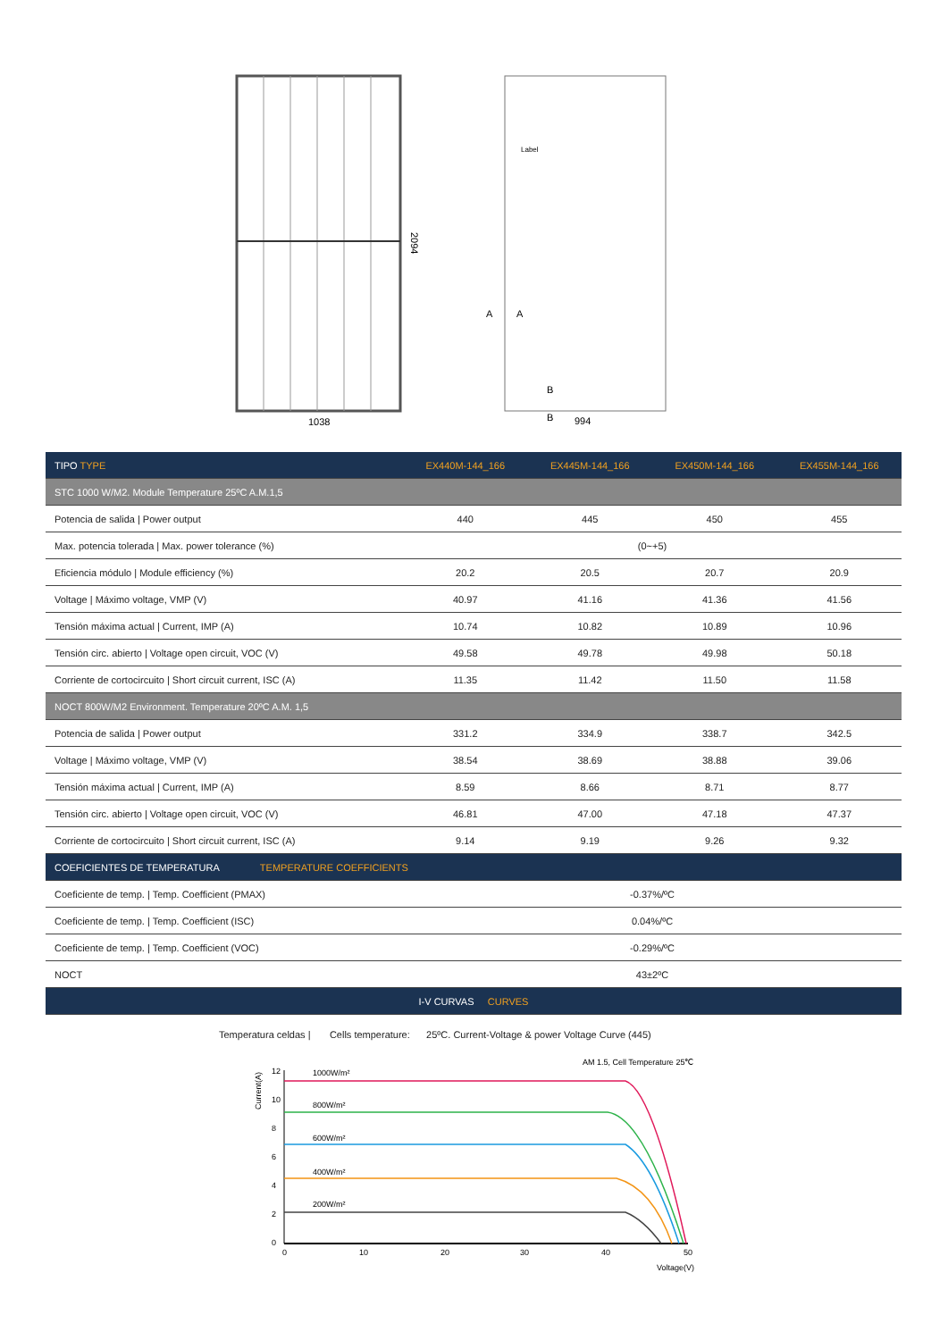1038
2094
Label
A
A
B
B
994
| TIPO TYPE | EX440M-144_166 | EX445M-144_166 | EX450M-144_166 | EX455M-144_166 |
| --- | --- | --- | --- | --- |
| STC 1000 W/M2. Module Temperature 25ºC A.M.1,5 | | | | |
| Potencia de salida / Power output | 440 | 445 | 450 | 455 |
| Max. potencia tolerada / Max. power tolerance (%) | (0~+5) | | | |
| Eficiencia módulo / Module efficiency (%) | 20.2 | 20.5 | 20.7 | 20.9 |
| Voltage / Máximo voltage, VMP (V) | 40.97 | 41.16 | 41.36 | 41.56 |
| Tensión máxima actual / Current, IMP (A) | 10.74 | 10.82 | 10.89 | 10.96 |
| Tensión circ. abierto / Voltage open circuit, VOC (V) | 49.58 | 49.78 | 49.98 | 50.18 |
| Corriente de cortocircuito / Short circuit current, ISC (A) | 11.35 | 11.42 | 11.50 | 11.58 |
| NOCT 800W/M2 Environment. Temperature 20ºC A.M. 1,5 | | | | |
| Potencia de salida / Power output | 331.2 | 334.9 | 338.7 | 342.5 |
| Voltage / Máximo voltage, VMP (V) | 38.54 | 38.69 | 38.88 | 39.06 |
| Tensión máxima actual / Current, IMP (A) | 8.59 | 8.66 | 8.71 | 8.77 |
| Tensión circ. abierto / Voltage open circuit, VOC (V) | 46.81 | 47.00 | 47.18 | 47.37 |
| Corriente de cortocircuito / Short circuit current, ISC (A) | 9.14 | 9.19 | 9.26 | 9.32 |
| COEFICIENTES DE TEMPERATURA TEMPERATURE COEFFICIENTS | | | | |
| Coeficiente de temp. / Temp. Coefficient (PMAX) | -0.37%/ºC | | | |
| Coeficiente de temp. / Temp. Coefficient (ISC) | 0.04%/ºC | | | |
| Coeficiente de temp. / Temp. Coefficient (VOC) | -0.29%/ºC | | | |
| NOCT | 43±2ºC | | | |
| I-V CURVAS CURVES | | | | |
Temperatura celdas | Cells temperature: 25ºC. Current-Voltage & power Voltage Curve (445)
AM 1.5, Cell Temperature 25℃
Current(A)
12
10
8
6
4
2
0
1000W/m²
800W/m²
600W/m²
400W/m²
200W/m²
0
10
20
30
40
50
Voltage(V)